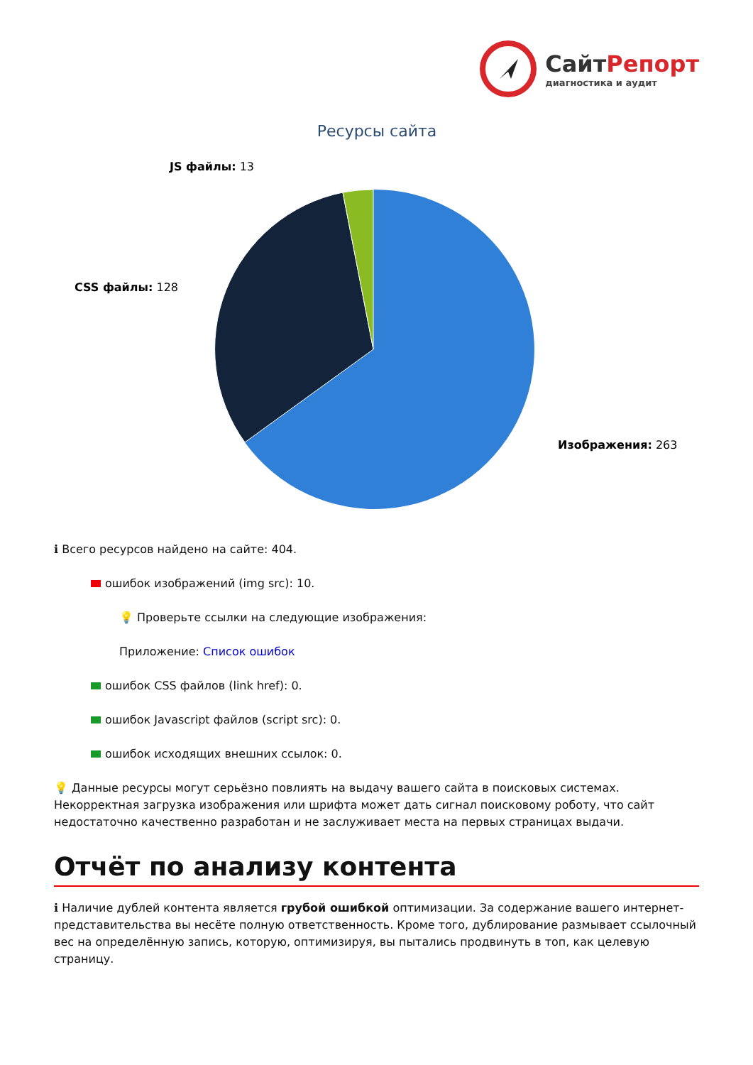СайтРепорт
диагностика и аудит
Ресурсы сайта
JS файлы: 13
CSS файлы: 128
Изображения: 263
ℹ Всего ресурсов найдено на сайте: 404.
ошибок изображений (img src): 10.
💡 Проверьте ссылки на следующие изображения:
Приложение: Список ошибок
ошибок CSS файлов (link href): 0.
ошибок Javascript файлов (script src): 0.
ошибок исходящих внешних ссылок: 0.
💡 Данные ресурсы могут серьёзно повлиять на выдачу вашего сайта в поисковых системах. Некорректная загрузка изображения или шрифта может дать сигнал поисковому роботу, что сайт недостаточно качественно разработан и не заслуживает места на первых страницах выдачи.
Отчёт по анализу контента
ℹ Наличие дублей контента является грубой ошибкой оптимизации. За содержание вашего интернет-представительства вы несёте полную ответственность. Кроме того, дублирование размывает ссылочный вес на определённую запись, которую, оптимизируя, вы пытались продвинуть в топ, как целевую страницу.